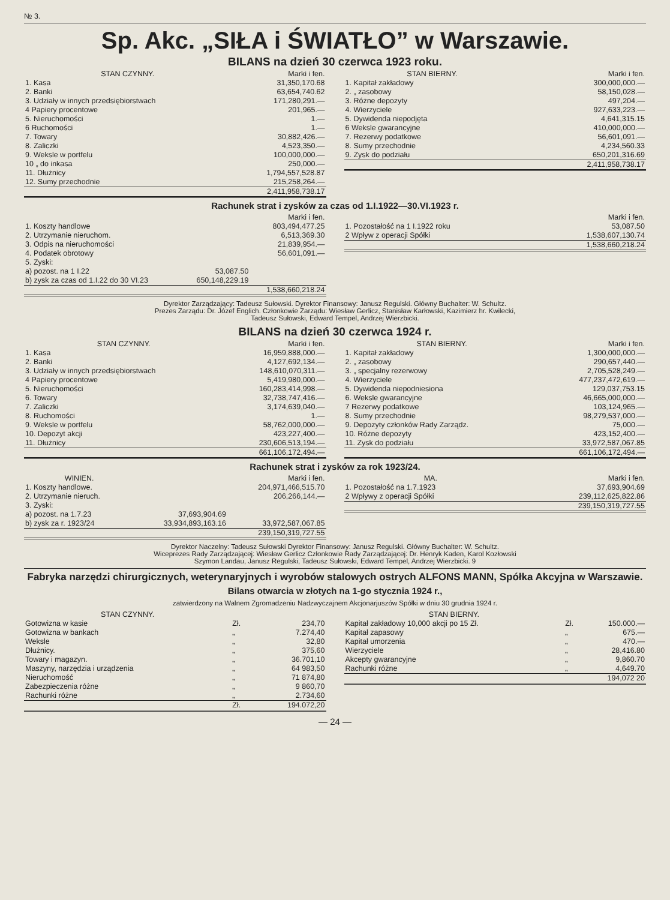№ 3.
Sp. Akc. „SIŁA i ŚWIATŁO” w Warszawie.
BILANS na dzień 30 czerwca 1923 roku.
| STAN CZYNNY. | Marki i fen. |
| --- | --- |
| 1. Kasa | 31,350,170.68 |
| 2. Banki | 63,654,740.62 |
| 3. Udziały w innych przedsiębiorstwach | 171,280,291.— |
| 4 Papiery procentowe | 201,965.— |
| 5. Nieruchomości | 1.— |
| 6 Ruchomości | 1.— |
| 7. Towary | 30,882,426.— |
| 8. Zaliczki | 4,523,350.— |
| 9. Weksle w portfelu | 100,000,000.— |
| 10 „ do inkasa | 250,000.— |
| 11. Dłużnicy | 1,794,557,528.87 |
| 12. Sumy przechodnie | 215,258,264.— |
| | 2,411,958,738.17 |
| STAN BIERNY. | Marki i fen. |
| --- | --- |
| 1. Kapitał zakładowy | 300,000,000.— |
| 2. „ zasobowy | 58,150,028.— |
| 3. Różne depozyty | 497,204.— |
| 4. Wierzyciele | 927,633,223.— |
| 5. Dywidenda niepodjęta | 4,641,315.15 |
| 6 Weksle gwarancyjne | 410,000,000.— |
| 7. Rezerwy podatkowe | 56,601,091.— |
| 8. Sumy przechodnie | 4,234,560.33 |
| 9. Zysk do podziału | 650,201,316.69 |
| | 2,411,958,738.17 |
Rachunek strat i zysków za czas od 1.I.1922—30.VI.1923 r.
| | | Marki i fen. |
| --- | --- | --- |
| 1. Koszty handlowe | | 803,494,477.25 |
| 2. Utrzymanie nieruchom. | | 6,513,369.30 |
| 3. Odpis na nieruchomości | | 21,839,954.— |
| 4. Podatek obrotowy | | 56,601,091.— |
| 5. Zyski: | | |
| a) pozost. na 1 I.22 | 53,087.50 | |
| b) zysk za czas od 1.I.22 do 30 VI.23 | 650,148,229.19 | |
| | | 1,538,660,218.24 |
| | Marki i fen. |
| --- | --- |
| 1. Pozostałość na 1 I.1922 roku | 53,087.50 |
| 2 Wpływ z operacji Spółki | 1,538,607,130.74 |
| | 1,538,660,218.24 |
Dyrektor Zarządzający: Tadeusz Sułowski. Dyrektor Finansowy: Janusz Regulski. Główny Buchalter: W. Schultz.
Prezes Zarządu: Dr. Józef Englich. Członkowie Zarządu: Wiesław Gerlicz, Stanisław Karłowski, Kazimierz hr. Kwilecki,
Tadeusz Sułowski, Edward Tempel, Andrzej Wierzbicki.
BILANS na dzień 30 czerwca 1924 r.
| STAN CZYNNY. | Marki i fen. |
| --- | --- |
| 1. Kasa | 16,959,888,000.— |
| 2. Banki | 4,127,692,134.— |
| 3. Udziały w innych przedsiębiorstwach | 148,610,070,311.— |
| 4 Papiery procentowe | 5,419,980,000.— |
| 5. Nieruchomości | 160,283,414,998.— |
| 6. Towary | 32,738,747,416.— |
| 7. Zaliczki | 3,174,639,040.— |
| 8. Ruchomości | 1.— |
| 9. Weksle w portfelu | 58,762,000,000.— |
| 10. Depozyt akcji | 423,227,400.— |
| 11. Dłużnicy | 230,606,513,194.— |
| | 661,106,172,494.— |
| STAN BIERNY. | Marki i fen. |
| --- | --- |
| 1. Kapitał zakładowy | 1,300,000,000.— |
| 2. „ zasobowy | 290,657,440.— |
| 3. „ specjalny rezerwowy | 2,705,528,249.— |
| 4. Wierzyciele | 477,237,472,619.— |
| 5. Dywidenda niepodniesiona | 129,037,753.15 |
| 6. Weksle gwarancyjne | 46,665,000,000.— |
| 7 Rezerwy podatkowe | 103,124,965.— |
| 8. Sumy przechodnie | 98,279,537,000.— |
| 9. Depozyty członków Rady Zarządz. | 75,000.— |
| 10. Różne depozyty | 423,152,400.— |
| 11. Zysk do podziału | 33,972,587,067.85 |
| | 661,106,172,494.— |
Rachunek strat i zysków za rok 1923/24.
| WINIEN. | | Marki i fen. |
| --- | --- | --- |
| 1. Koszty handlowe. | | 204,971,466,515.70 |
| 2. Utrzymanie nieruch. | | 206,266,144.— |
| 3. Zyski: | | |
| a) pozost. na 1.7.23 | 37,693,904.69 | |
| b) zysk za r. 1923/24 | 33,934,893,163.16 | 33,972,587,067.85 |
| | | 239,150,319,727.55 |
| MA. | Marki i fen. |
| --- | --- |
| 1. Pozostałość na 1.7.1923 | 37,693,904.69 |
| 2 Wpływy z operacji Spółki | 239,112,625,822.86 |
| | 239,150,319,727.55 |
Dyrektor Naczelny: Tadeusz Sułowski Dyrektor Finansowy: Janusz Regulski. Główny Buchalter: W. Schultz.
Wiceprezes Rady Zarządzającej: Wiesław Gerlicz Członkowie Rady Zarządzającej: Dr. Henryk Kaden, Karol Kozłowski
Szymon Landau, Janusz Regulski, Tadeusz Sułowski, Edward Tempel, Andrzej Wierzbicki. 9
Fabryka narzędzi chirurgicznych, weterynaryjnych i wyrobów stalowych ostrych ALFONS MANN, Spółka Akcyjna w Warszawie.
Bilans otwarcia w złotych na 1-go stycznia 1924 r.,
zatwierdzony na Walnem Zgromadzeniu Nadzwyczajnem Akcjonarjuszów Spółki w dniu 30 grudnia 1924 r.
| STAN CZYNNY. | | |
| --- | --- | --- |
| Gotowizna w kasie | Zł. | 234,70 |
| Gotowizna w bankach | „ | 7.274,40 |
| Weksle | „ | 32,80 |
| Dłużnicy. | „ | 375,60 |
| Towary i magazyn. | „ | 36.701,10 |
| Maszyny, narzędzia i urządzenia | „ | 64 983,50 |
| Nieruchomość | „ | 71 874,80 |
| Zabezpieczenia różne | „ | 9 860,70 |
| Rachunki różne | „ | 2.734,60 |
| | Zł. | 194.072,20 |
| STAN BIERNY. | | |
| --- | --- | --- |
| Kapitał zakładowy 10,000 akcji po 15 Zł. | Zł. | 150.000.— |
| Kapitał zapasowy | „ | 675.— |
| Kapitał umorzenia | „ | 470.— |
| Wierzyciele | „ | 28,416.80 |
| Akcepty gwarancyjne | „ | 9,860.70 |
| Rachunki różne | „ | 4,649.70 |
| | | 194,072 20 |
— 24 —